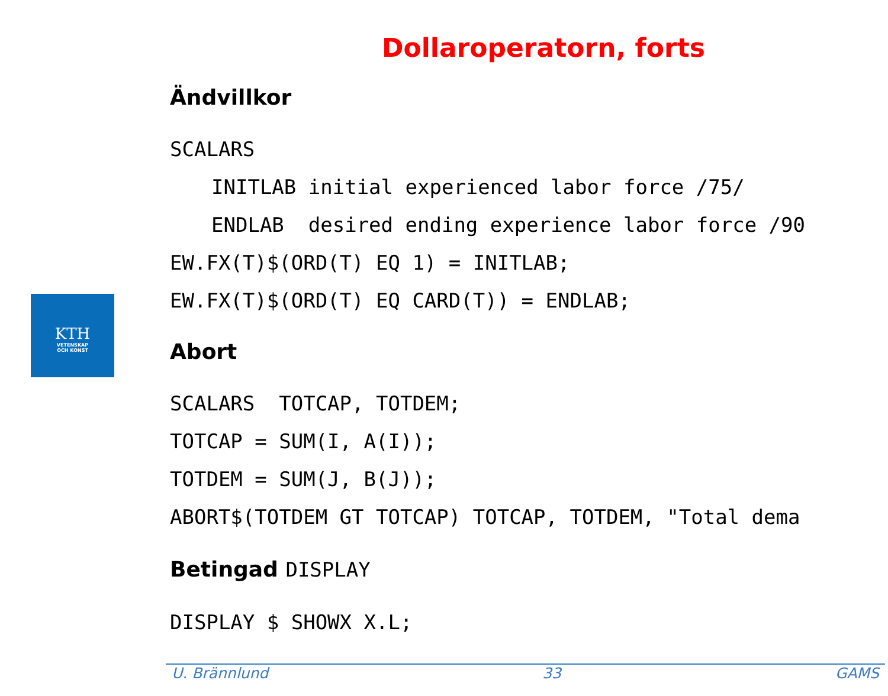KTH
VETENSKAP
OCH KONST
Dollaroperatorn, forts
Ändvillkor
SCALARS
INITLAB initial experienced labor force /75/
ENDLAB desired ending experience labor force /90
EW.FX(T)$(ORD(T) EQ 1) = INITLAB;
EW.FX(T)$(ORD(T) EQ CARD(T)) = ENDLAB;
Abort
SCALARS TOTCAP, TOTDEM;
TOTCAP = SUM(I, A(I));
TOTDEM = SUM(J, B(J));
ABORT$(TOTDEM GT TOTCAP) TOTCAP, TOTDEM, "Total dema
Betingad DISPLAY
DISPLAY $ SHOWX X.L;
U. Brännlund 33 GAMS